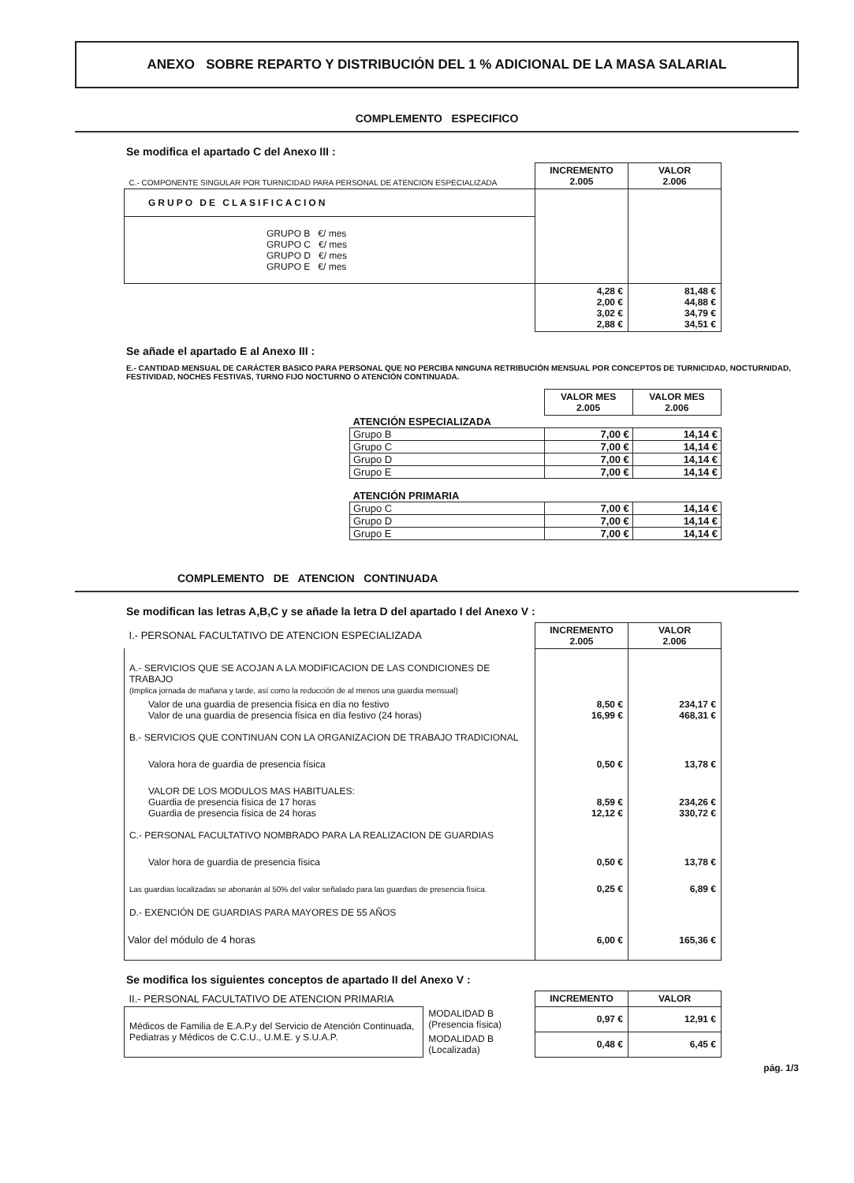ANEXO SOBRE REPARTO Y DISTRIBUCIÓN DEL 1 % ADICIONAL DE LA MASA SALARIAL
COMPLEMENTO ESPECIFICO
Se modifica el apartado C del Anexo III :
| C.- COMPONENTE SINGULAR POR TURNICIDAD PARA PERSONAL DE ATENCION ESPECIALIZADA | INCREMENTO 2.005 | VALOR 2.006 |
| GRUPO DE CLASIFICACION | | |
| GRUPO B €/ mes GRUPO C €/ mes GRUPO D €/ mes GRUPO E €/ mes | | |
| | 4,28 € 2,00 € 3,02 € 2,88 € | 81,48 € 44,88 € 34,79 € 34,51 € |
Se añade el apartado E al Anexo III :
E.- CANTIDAD MENSUAL DE CARÁCTER BASICO PARA PERSONAL QUE NO PERCIBA NINGUNA RETRIBUCIÓN MENSUAL POR CONCEPTOS DE TURNICIDAD, NOCTURNIDAD, FESTIVIDAD, NOCHES FESTIVAS, TURNO FIJO NOCTURNO O ATENCIÓN CONTINUADA.
| | VALOR MES 2.005 | VALOR MES 2.006 |
| ATENCIÓN ESPECIALIZADA | | |
| Grupo B | 7,00 € | 14,14 € |
| Grupo C | 7,00 € | 14,14 € |
| Grupo D | 7,00 € | 14,14 € |
| Grupo E | 7,00 € | 14,14 € |
| ATENCIÓN PRIMARIA | | |
| Grupo C | 7,00 € | 14,14 € |
| Grupo D | 7,00 € | 14,14 € |
| Grupo E | 7,00 € | 14,14 € |
COMPLEMENTO DE ATENCION CONTINUADA
Se modifican las letras A,B,C y se añade la letra D del apartado I del Anexo V :
| I.- PERSONAL FACULTATIVO DE ATENCION ESPECIALIZADA | INCREMENTO 2.005 | VALOR 2.006 |
| A.- SERVICIOS QUE SE ACOJAN A LA MODIFICACION DE LAS CONDICIONES DE TRABAJO (Implica jornada de mañana y tarde, así como la reducción de al menos una guardia mensual) | | |
| Valor de una guardia de presencia física en día no festivo Valor de una guardia de presencia física en día festivo (24 horas) | 8,50 € 16,99 € | 234,17 € 468,31 € |
| B.- SERVICIOS QUE CONTINUAN CON LA ORGANIZACION DE TRABAJO TRADICIONAL | | |
| Valora hora de guardia de presencia física | 0,50 € | 13,78 € |
| VALOR DE LOS MODULOS MAS HABITUALES: Guardia de presencia física de 17 horas Guardia de presencia física de 24 horas | 8,59 € 12,12 € | 234,26 € 330,72 € |
| C.- PERSONAL FACULTATIVO NOMBRADO PARA LA REALIZACION DE GUARDIAS | | |
| Valor hora de guardia de presencia física | 0,50 € | 13,78 € |
| Las guardias localizadas se abonarán al 50% del valor señalado para las guardias de presencia física. | 0,25 € | 6,89 € |
| D.- EXENCIÓN DE GUARDIAS PARA MAYORES DE 55 AÑOS | | |
| Valor del módulo de 4 horas | 6,00 € | 165,36 € |
Se modifica los siguientes conceptos de apartado II del Anexo V :
| II.- PERSONAL FACULTATIVO DE ATENCION PRIMARIA | | INCREMENTO | VALOR |
| Médicos de Familia de E.A.P.y del Servicio de Atención Continuada, Pediatras y Médicos de C.C.U., U.M.E. y S.U.A.P. | MODALIDAD B (Presencia física) | 0,97 € | 12,91 € |
| | MODALIDAD B (Localizada) | 0,48 € | 6,45 € |
pág. 1/3